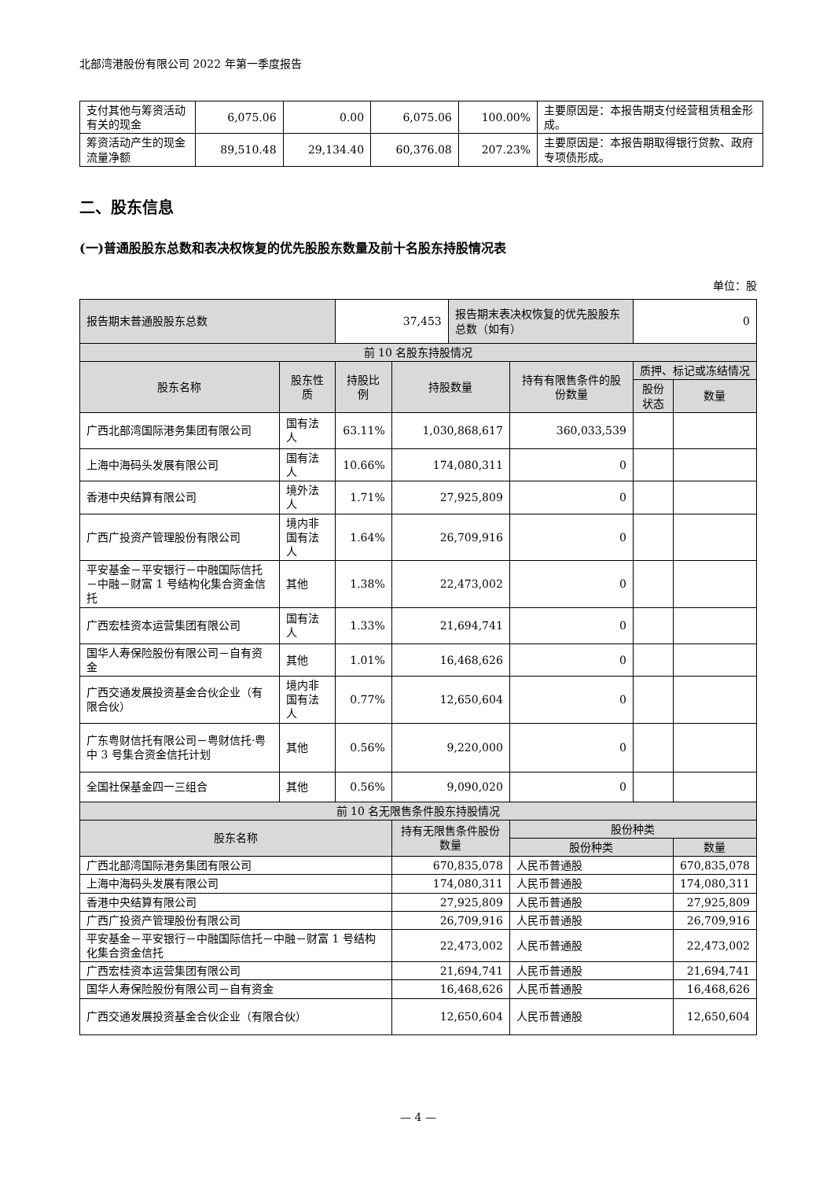北部湾港股份有限公司 2022 年第一季度报告
| 支付其他与筹资活动有关的现金 | 6,075.06 | 0.00 | 6,075.06 | 100.00% | 主要原因是：本报告期支付经营租赁租金形成。 |
| 筹资活动产生的现金流量净额 | 89,510.48 | 29,134.40 | 60,376.08 | 207.23% | 主要原因是：本报告期取得银行贷款、政府专项债形成。 |
二、股东信息
(一)普通股股东总数和表决权恢复的优先股股东数量及前十名股东持股情况表
单位：股
| 报告期末普通股股东总数 | | 37,453 | | 报告期末表决权恢复的优先股股东总数（如有） | | 0 | |
| 前 10 名股东持股情况 | | | | | | | |
| 股东名称 | 股东性质 | 持股比例 | 持股数量 | | 持有有限售条件的股份数量 | 质押、标记或冻结情况 | |
| | | | | | | 股份状态 | 数量 |
| 广西北部湾国际港务集团有限公司 | 国有法人 | 63.11% | 1,030,868,617 | | 360,033,539 | | |
| 上海中海码头发展有限公司 | 国有法人 | 10.66% | 174,080,311 | | 0 | | |
| 香港中央结算有限公司 | 境外法人 | 1.71% | 27,925,809 | | 0 | | |
| 广西广投资产管理股份有限公司 | 境内非国有法人 | 1.64% | 26,709,916 | | 0 | | |
| 平安基金－平安银行－中融国际信托－中融－财富 1 号结构化集合资金信托 | 其他 | 1.38% | 22,473,002 | | 0 | | |
| 广西宏桂资本运营集团有限公司 | 国有法人 | 1.33% | 21,694,741 | | 0 | | |
| 国华人寿保险股份有限公司－自有资金 | 其他 | 1.01% | 16,468,626 | | 0 | | |
| 广西交通发展投资基金合伙企业（有限合伙） | 境内非国有法人 | 0.77% | 12,650,604 | | 0 | | |
| 广东粤财信托有限公司－粤财信托·粤中 3 号集合资金信托计划 | 其他 | 0.56% | 9,220,000 | | 0 | | |
| 全国社保基金四一三组合 | 其他 | 0.56% | 9,090,020 | | 0 | | |
| 前 10 名无限售条件股东持股情况 | | | | | | | |
| 股东名称 | | | 持有无限售条件股份数量 | | 股份种类 | | |
| | | | | | 股份种类 | | 数量 |
| 广西北部湾国际港务集团有限公司 | | | 670,835,078 | | 人民币普通股 | | 670,835,078 |
| 上海中海码头发展有限公司 | | | 174,080,311 | | 人民币普通股 | | 174,080,311 |
| 香港中央结算有限公司 | | | 27,925,809 | | 人民币普通股 | | 27,925,809 |
| 广西广投资产管理股份有限公司 | | | 26,709,916 | | 人民币普通股 | | 26,709,916 |
| 平安基金－平安银行－中融国际信托－中融－财富 1 号结构化集合资金信托 | | | 22,473,002 | | 人民币普通股 | | 22,473,002 |
| 广西宏桂资本运营集团有限公司 | | | 21,694,741 | | 人民币普通股 | | 21,694,741 |
| 国华人寿保险股份有限公司－自有资金 | | | 16,468,626 | | 人民币普通股 | | 16,468,626 |
| 广西交通发展投资基金合伙企业（有限合伙） | | | 12,650,604 | | 人民币普通股 | | 12,650,604 |
— 4 —